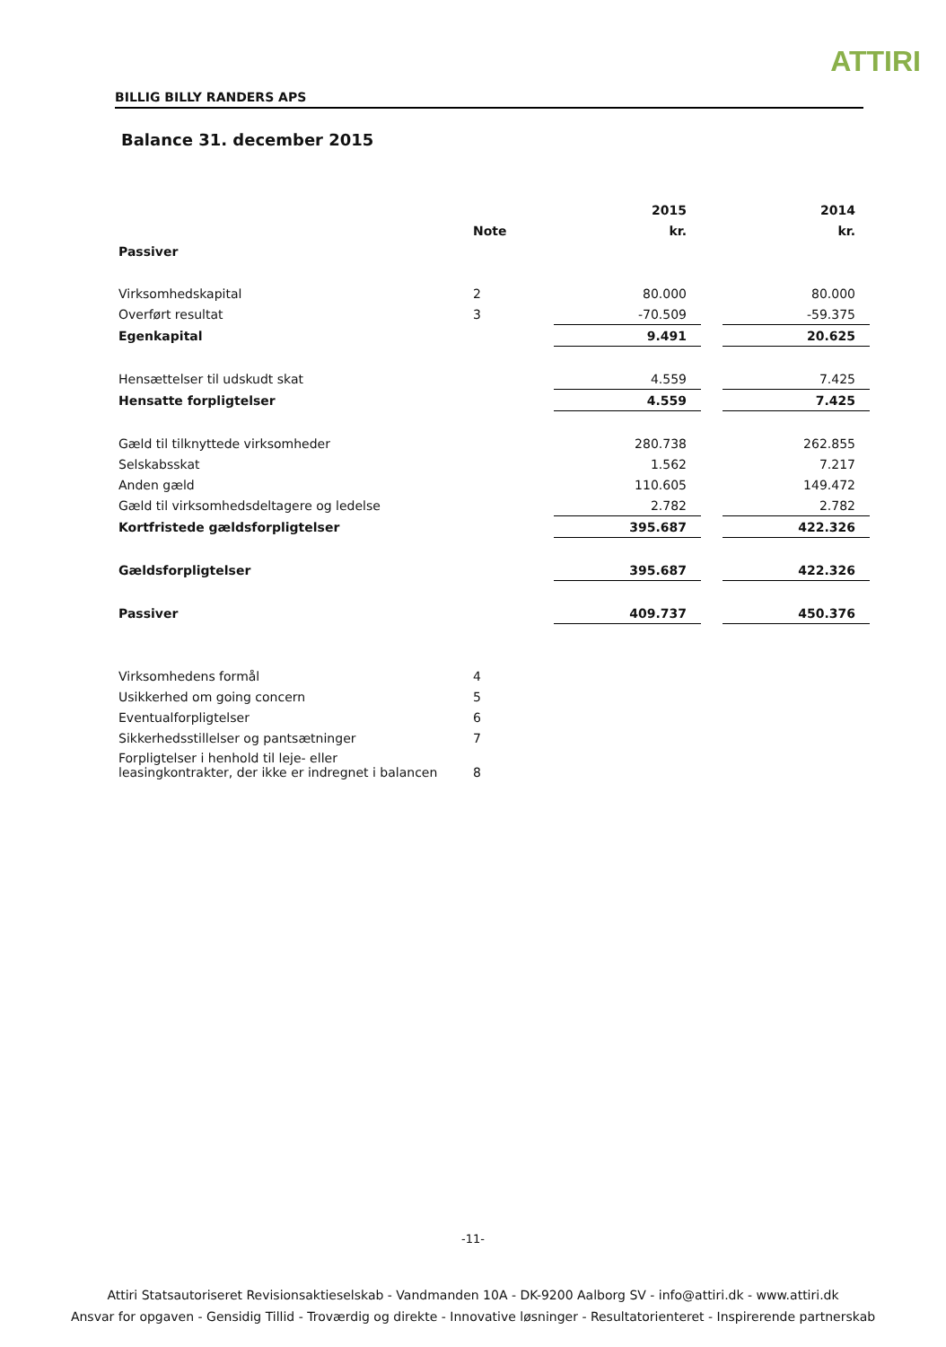ATTIRI
BILLIG BILLY RANDERS APS
Balance 31. december 2015
| | | 2015 | | 2014 |
| | Note | kr. | | kr. |
| Passiver | | | | |
| Virksomhedskapital | 2 | 80.000 | | 80.000 |
| Overført resultat | 3 | -70.509 | | -59.375 |
| Egenkapital | | 9.491 | | 20.625 |
| Hensættelser til udskudt skat | | 4.559 | | 7.425 |
| Hensatte forpligtelser | | 4.559 | | 7.425 |
| Gæld til tilknyttede virksomheder | | 280.738 | | 262.855 |
| Selskabsskat | | 1.562 | | 7.217 |
| Anden gæld | | 110.605 | | 149.472 |
| Gæld til virksomhedsdeltagere og ledelse | | 2.782 | | 2.782 |
| Kortfristede gældsforpligtelser | | 395.687 | | 422.326 |
| Gældsforpligtelser | | 395.687 | | 422.326 |
| Passiver | | 409.737 | | 450.376 |
| Virksomhedens formål | 4 | | | |
| Usikkerhed om going concern | 5 | | | |
| Eventualforpligtelser | 6 | | | |
| Sikkerhedsstillelser og pantsætninger | 7 | | | |
| Forpligtelser i henhold til leje- eller leasingkontrakter, der ikke er indregnet i balancen | 8 | | | |
-11-
Attiri Statsautoriseret Revisionsaktieselskab - Vandmanden 10A - DK-9200 Aalborg SV - info@attiri.dk - www.attiri.dk
Ansvar for opgaven - Gensidig Tillid - Troværdig og direkte - Innovative løsninger - Resultatorienteret - Inspirerende partnerskab